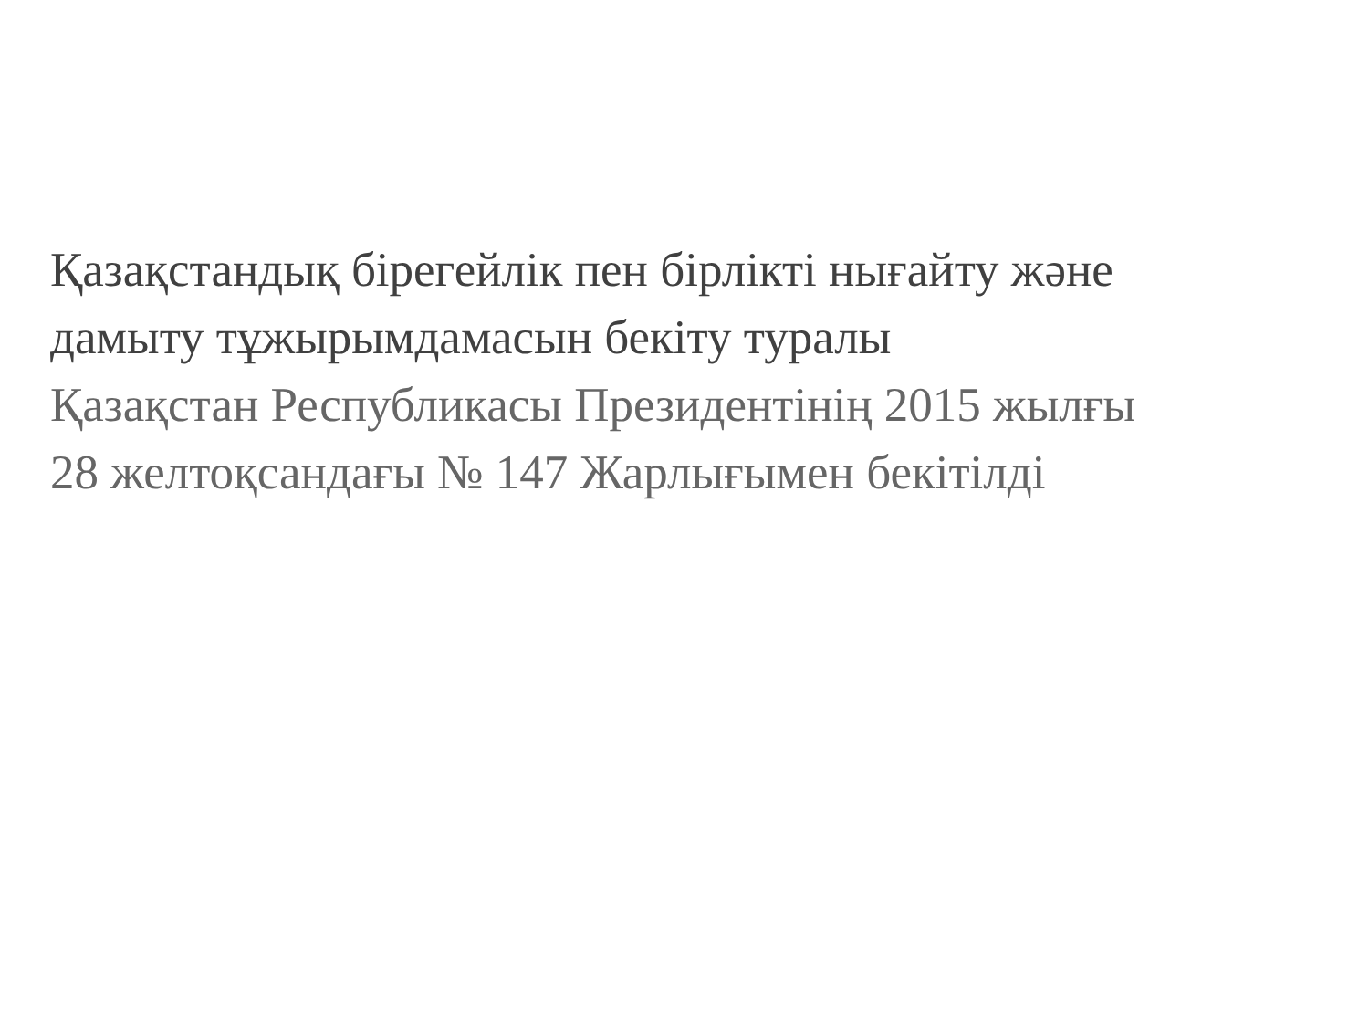Қазақстандық бірегейлік пен бірлікті нығайту және
дамыту тұжырымдамасын бекіту туралы
Қазақстан Республикасы Президентінің 2015 жылғы
28 желтоқсандағы № 147 Жарлығымен бекітілді